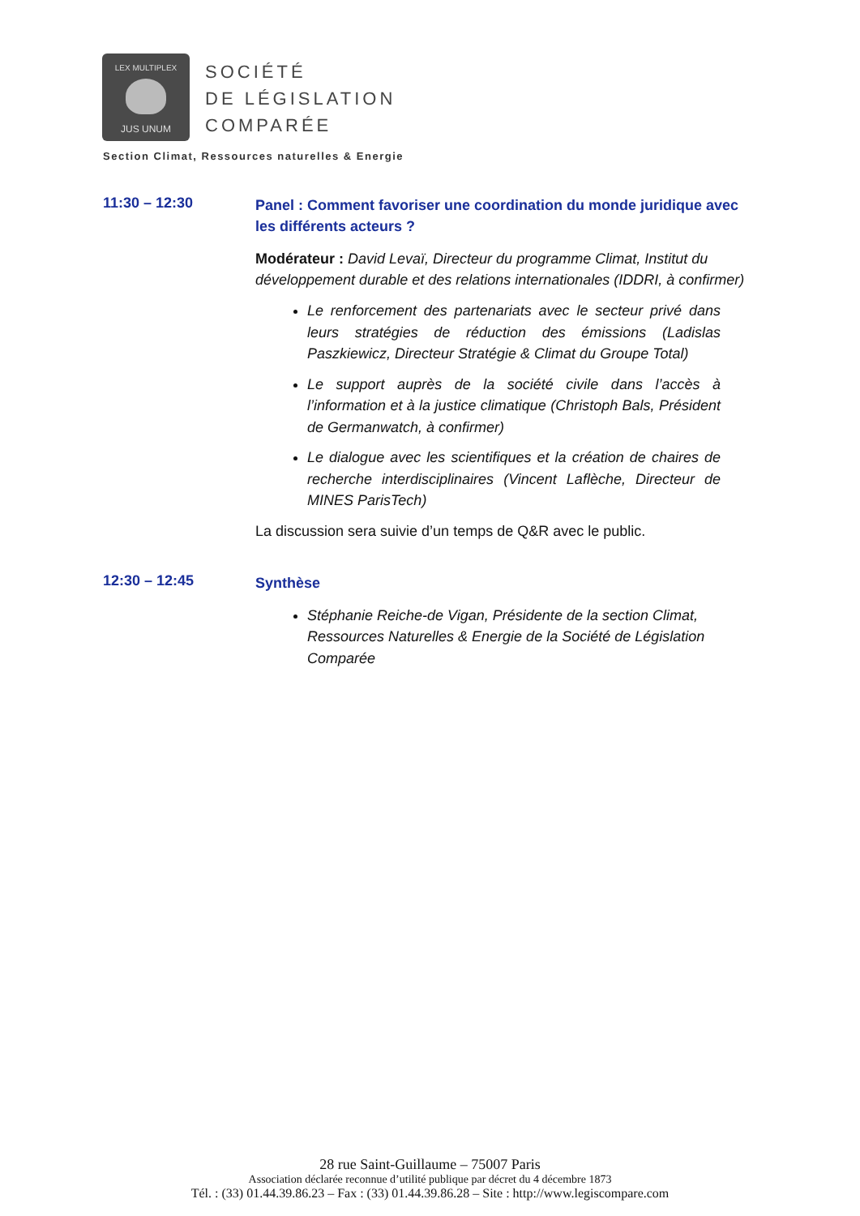LEX MULTIPLEX
JUS UNUM
SOCIÉTÉ
DE LÉGISLATION
COMPARÉE
Section Climat, Ressources naturelles & Energie
11:30 – 12:30
Panel : Comment favoriser une coordination du monde juridique avec les différents acteurs ?
Modérateur : David Levaï, Directeur du programme Climat, Institut du développement durable et des relations internationales (IDDRI, à confirmer)
Le renforcement des partenariats avec le secteur privé dans leurs stratégies de réduction des émissions (Ladislas Paszkiewicz, Directeur Stratégie & Climat du Groupe Total)
Le support auprès de la société civile dans l’accès à l’information et à la justice climatique (Christoph Bals, Président de Germanwatch, à confirmer)
Le dialogue avec les scientifiques et la création de chaires de recherche interdisciplinaires (Vincent Laflèche, Directeur de MINES ParisTech)
La discussion sera suivie d’un temps de Q&R avec le public.
12:30 – 12:45
Synthèse
Stéphanie Reiche-de Vigan, Présidente de la section Climat, Ressources Naturelles & Energie de la Société de Législation Comparée
28 rue Saint-Guillaume – 75007 Paris
Association déclarée reconnue d’utilité publique par décret du 4 décembre 1873
Tél. : (33) 01.44.39.86.23 – Fax : (33) 01.44.39.86.28 – Site : http://www.legiscompare.com